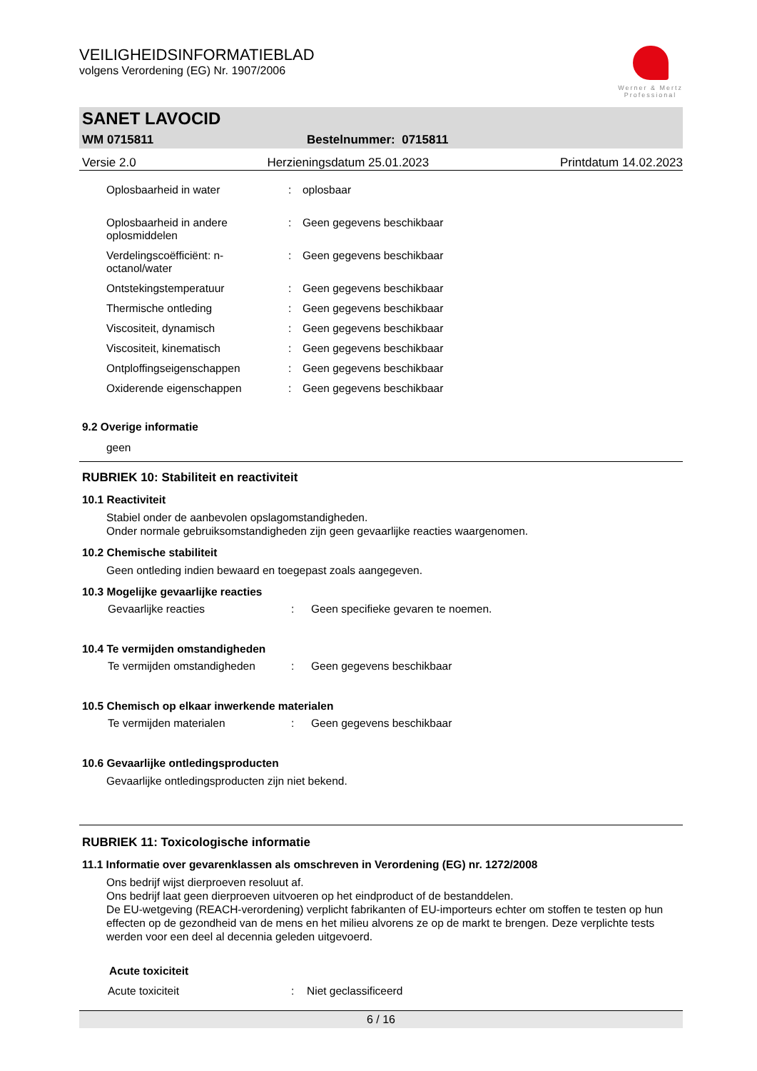VEILIGHEIDSINFORMATIEBLAD
volgens Verordening (EG) Nr. 1907/2006
Werner & Mertz
Professional
SANET LAVOCID
WM 0715811 Bestelnummer: 0715811
Versie 2.0 Herzieningsdatum 25.01.2023 Printdatum 14.02.2023
| Oplosbaarheid in water | : | oplosbaar |
| Oplosbaarheid in andere oplosmiddelen | : | Geen gegevens beschikbaar |
| Verdelingscoëfficiënt: n-octanol/water | : | Geen gegevens beschikbaar |
| Ontstekingstemperatuur | : | Geen gegevens beschikbaar |
| Thermische ontleding | : | Geen gegevens beschikbaar |
| Viscositeit, dynamisch | : | Geen gegevens beschikbaar |
| Viscositeit, kinematisch | : | Geen gegevens beschikbaar |
| Ontploffingseigenschappen | : | Geen gegevens beschikbaar |
| Oxiderende eigenschappen | : | Geen gegevens beschikbaar |
9.2 Overige informatie
geen
RUBRIEK 10: Stabiliteit en reactiviteit
10.1 Reactiviteit
Stabiel onder de aanbevolen opslagomstandigheden.
Onder normale gebruiksomstandigheden zijn geen gevaarlijke reacties waargenomen.
10.2 Chemische stabiliteit
Geen ontleding indien bewaard en toegepast zoals aangegeven.
10.3 Mogelijke gevaarlijke reacties
| Gevaarlijke reacties | : | Geen specifieke gevaren te noemen. |
10.4 Te vermijden omstandigheden
| Te vermijden omstandigheden | : | Geen gegevens beschikbaar |
10.5 Chemisch op elkaar inwerkende materialen
| Te vermijden materialen | : | Geen gegevens beschikbaar |
10.6 Gevaarlijke ontledingsproducten
Gevaarlijke ontledingsproducten zijn niet bekend.
RUBRIEK 11: Toxicologische informatie
11.1 Informatie over gevarenklassen als omschreven in Verordening (EG) nr. 1272/2008
Ons bedrijf wijst dierproeven resoluut af.
Ons bedrijf laat geen dierproeven uitvoeren op het eindproduct of de bestanddelen.
De EU-wetgeving (REACH-verordening) verplicht fabrikanten of EU-importeurs echter om stoffen te testen op hun effecten op de gezondheid van de mens en het milieu alvorens ze op de markt te brengen. Deze verplichte tests werden voor een deel al decennia geleden uitgevoerd.
Acute toxiciteit
| Acute toxiciteit | : | Niet geclassificeerd |
6 / 16